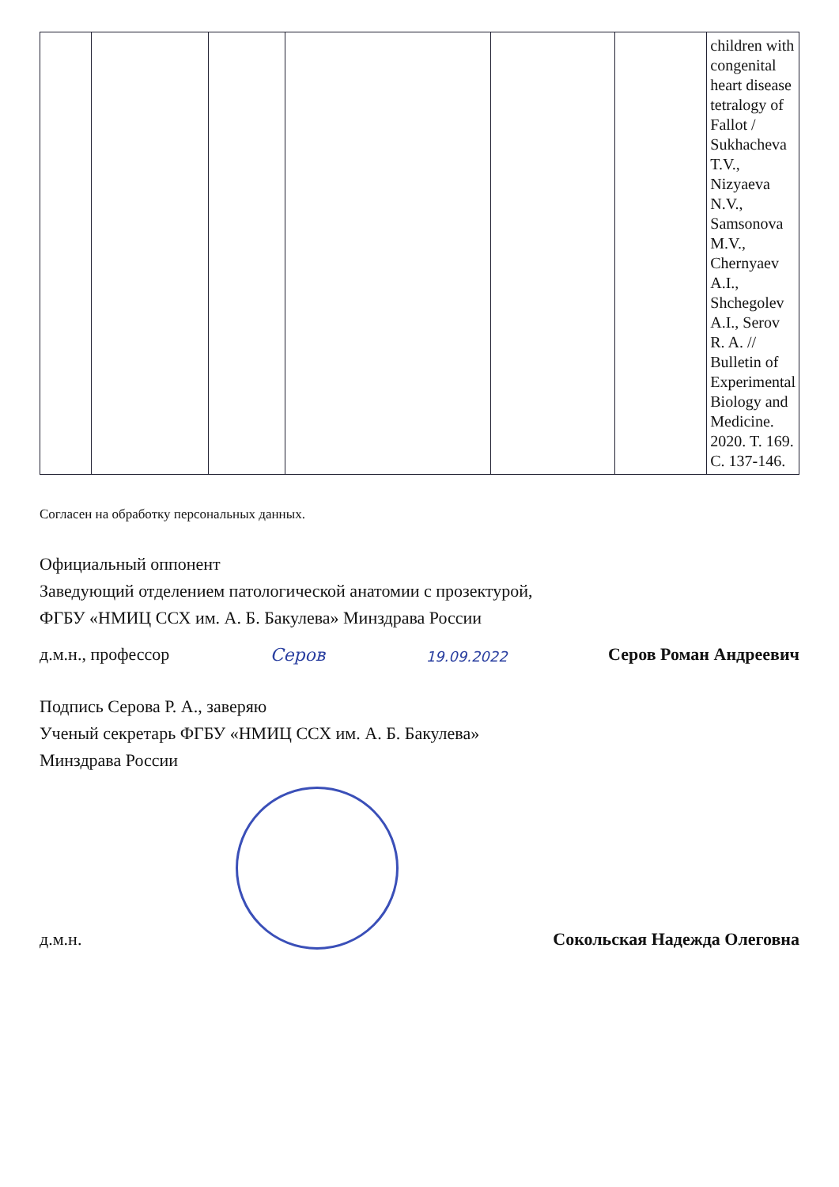| | | | | | | children with congenital heart disease tetralogy of Fallot / Sukhacheva T.V., Nizyaeva N.V., Samsonova M.V., Chernyaev A.I., Shchegolev A.I., Serov R. A. // Bulletin of Experimental Biology and Medicine. 2020. T. 169. C. 137-146. |
Согласен на обработку персональных данных.
Официальный оппонент
Заведующий отделением патологической анатомии с прозектурой,
ФГБУ «НМИЦ ССХ им. А. Б. Бакулева» Минздрава России
д.м.н., профессор Серов 19.09.2022 Серов Роман Андреевич
Подпись Серова Р. А., заверяю
Ученый секретарь ФГБУ «НМИЦ ССХ им. А. Б. Бакулева»
Минздрава России
д.м.н. Сокольская Надежда Олеговна